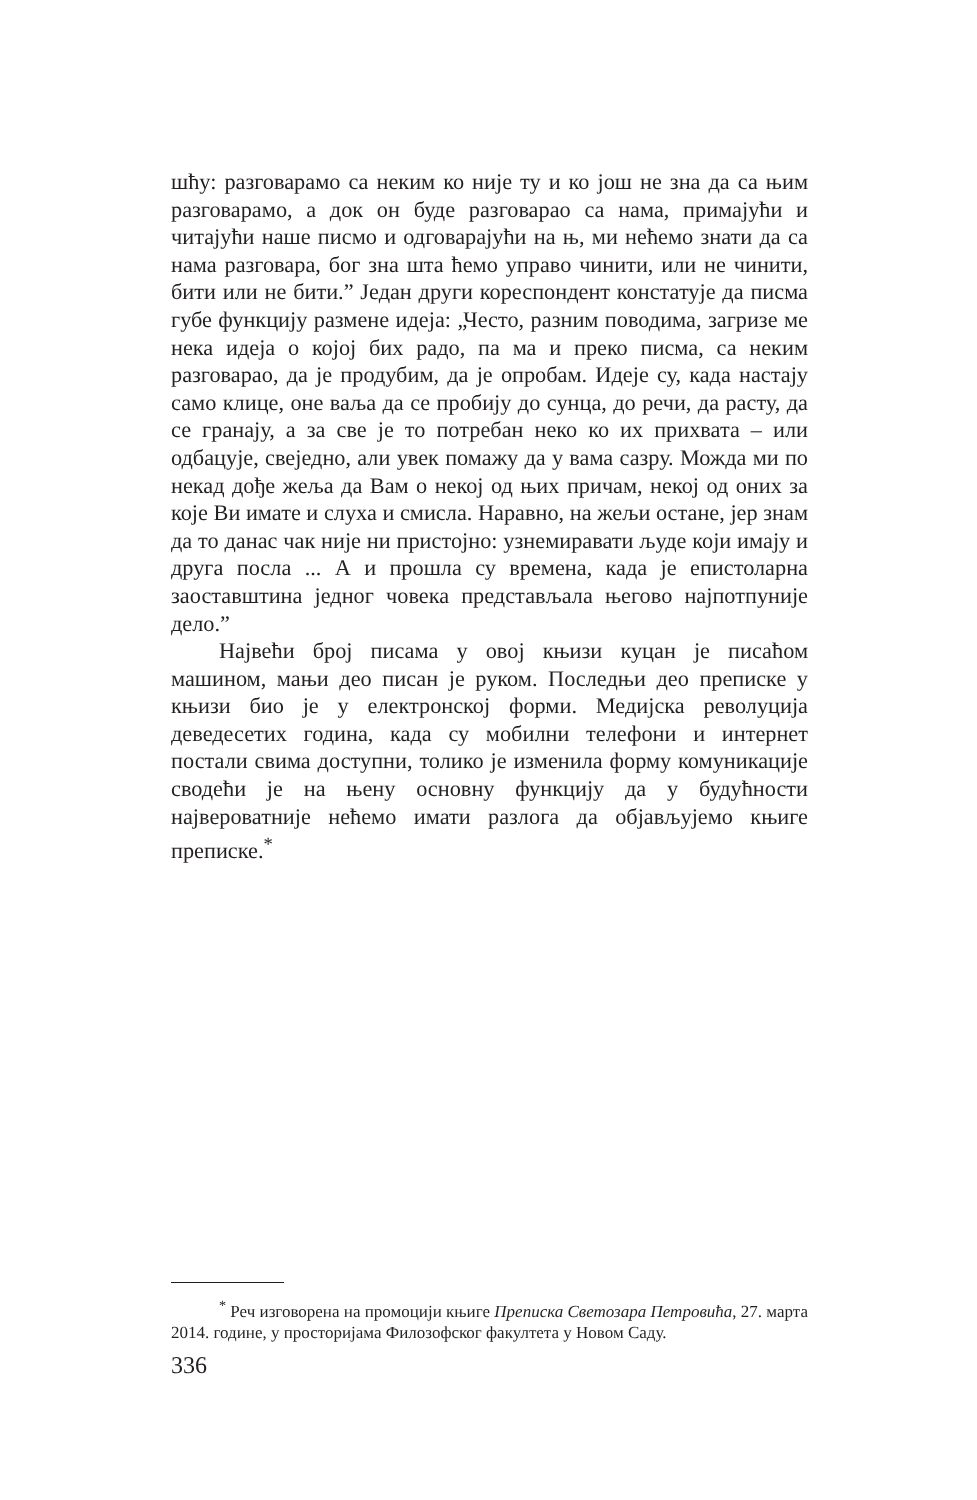шћу: разговарамо са неким ко није ту и ко још не зна да са њим разговарамо, а док он буде разговарао са нама, примајући и читајући наше писмо и одговарајући на њ, ми нећемо знати да са нама разговара, бог зна шта ћемо управо чинити, или не чинити, бити или не бити.” Један други кореспондент констатује да писма губе функцију размене идеја: „Често, разним поводима, загризе ме нека идеја о којој бих радо, па ма и преко писма, са неким разговарао, да је продубим, да је опробам. Идеје су, када настају само клице, оне ваља да се пробију до сунца, до речи, да расту, да се гранају, а за све је то потребан неко ко их прихвата – или одбацује, свеједно, али увек помажу да у вама сазру. Можда ми по некад дође жеља да Вам о некој од њих причам, некој од оних за које Ви имате и слуха и смисла. Наравно, на жељи остане, јер знам да то данас чак није ни пристојно: узнемиравати људе који имају и друга посла ... А и прошла су времена, када је епистоларна заоставштина једног човека представљала његово најпотпуније дело.”
Највећи број писама у овој књизи куцан је писаћом машином, мањи део писан је руком. Последњи део преписке у књизи био је у електронској форми. Медијска револуција деведесетих година, када су мобилни телефони и интернет постали свима доступни, толико је изменила форму комуникације сводећи је на њену основну функцију да у будућности највероватније нећемо имати разлога да објављујемо књиге преписке.<sup>*</sup>
<sup>*</sup> Реч изговорена на промоцији књиге Преписка Светозара Петровића, 27. марта 2014. године, у просторијама Филозофског факултета у Новом Саду.
336